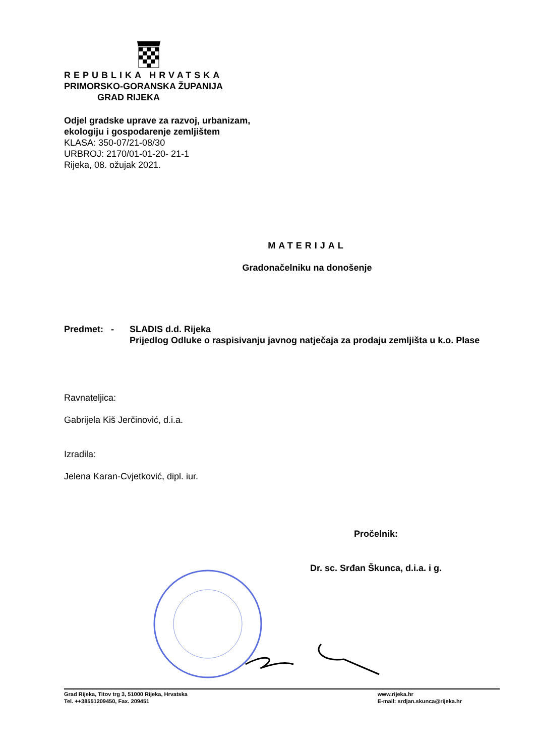REPUBLIKA HRVATSKA
PRIMORSKO-GORANSKA ŽUPANIJA
GRAD RIJEKA
Odjel gradske uprave za razvoj, urbanizam,
ekologiju i gospodarenje zemljištem
KLASA: 350-07/21-08/30
URBROJ: 2170/01-01-20- 21-1
Rijeka, 08. ožujak 2021.
MATERIJAL
Gradonačelniku na donošenje
Predmet: - SLADIS d.d. Rijeka
Prijedlog Odluke o raspisivanju javnog natječaja za prodaju zemljišta u k.o. Plase
Ravnateljica:
Gabrijela Kiš Jerčinović, d.i.a.
Izradila:
Jelena Karan-Cvjetković, dipl. iur.
Pročelnik:
Dr. sc. Srđan Škunca, d.i.a. i g.
Grad Rijeka, Titov trg 3, 51000 Rijeka, Hrvatska
Tel. ++38551209450, Fax. 209451
www.rijeka.hr
E-mail: srdjan.skunca@rijeka.hr